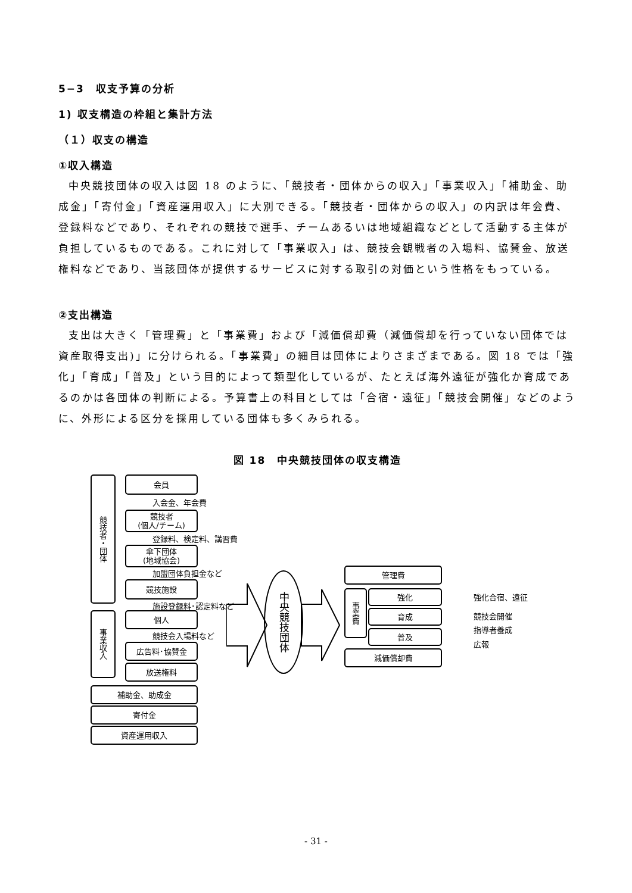5−3　収支予算の分析
1) 収支構造の枠組と集計方法
（１）収支の構造
①収入構造
中央競技団体の収入は図 18 のように、「競技者・団体からの収入」「事業収入」「補助金、助成金」「寄付金」「資産運用収入」に大別できる。「競技者・団体からの収入」の内訳は年会費、登録料などであり、それぞれの競技で選手、チームあるいは地域組織などとして活動する主体が負担しているものである。これに対して「事業収入」は、競技会観戦者の入場料、協賛金、放送権料などであり、当該団体が提供するサービスに対する取引の対価という性格をもっている。
②支出構造
支出は大きく「管理費」と「事業費」および「減価償却費（減価償却を行っていない団体では資産取得支出)」に分けられる。「事業費」の細目は団体によりさまざまである。図 18 では「強化」「育成」「普及」という目的によって類型化しているが、たとえば海外遠征が強化か育成であるのかは各団体の判断による。予算書上の科目としては「合宿・遠征」「競技会開催」などのように、外形による区分を採用している団体も多くみられる。
図 18　中央競技団体の収支構造
競技者・団体
会員
入会金、年会費
競技者
(個人/チーム)
登録料、検定料、講習費
傘下団体
(地域協会)
加盟団体負担金など
競技施設
施設登録料･認定料など
事業収入
個人
競技会入場料など
広告料･協賛金
放送権料
補助金、助成金
寄付金
資産運用収入
中央競技団体
管理費
事業費
強化
育成
普及
減価償却費
強化合宿、遠征
競技会開催
指導者養成
広報
- 31 -